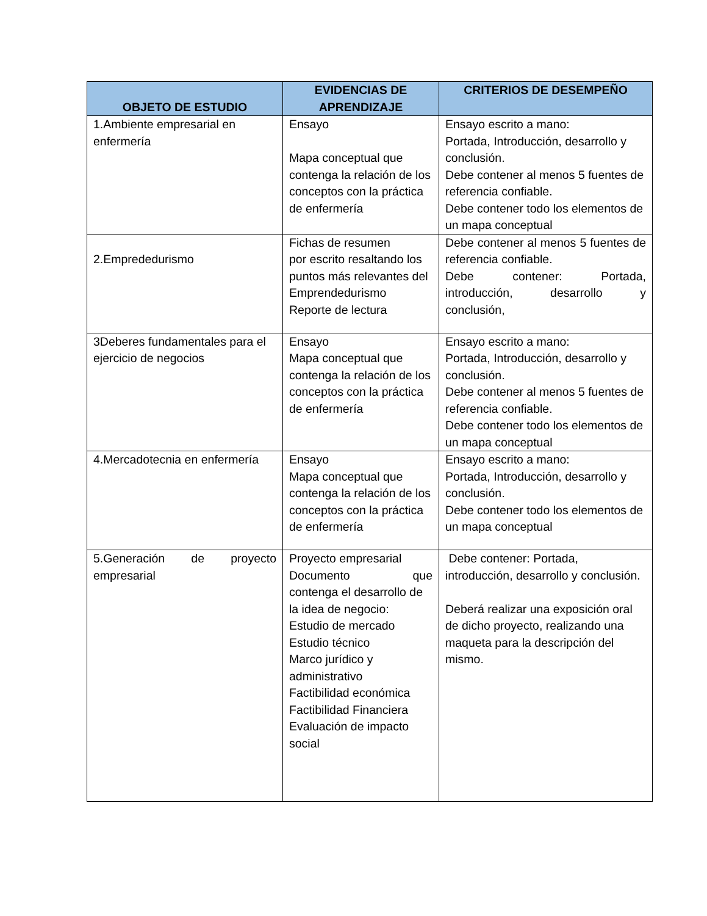| OBJETO DE ESTUDIO | EVIDENCIAS DE APRENDIZAJE | CRITERIOS DE DESEMPEÑO |
| --- | --- | --- |
| 1.Ambiente empresarial en enfermería | Ensayo Mapa conceptual que contenga la relación de los conceptos con la práctica de enfermería | Ensayo escrito a mano: Portada, Introducción, desarrollo y conclusión. Debe contener al menos 5 fuentes de referencia confiable. Debe contener todo los elementos de un mapa conceptual |
| 2.Emprededurismo | Fichas de resumen por escrito resaltando los puntos más relevantes del Emprendedurismo Reporte de lectura | Debe contener al menos 5 fuentes de referencia confiable. Debe contener: Portada, introducción, desarrollo y conclusión, |
| 3Deberes fundamentales para el ejercicio de negocios | Ensayo Mapa conceptual que contenga la relación de los conceptos con la práctica de enfermería | Ensayo escrito a mano: Portada, Introducción, desarrollo y conclusión. Debe contener al menos 5 fuentes de referencia confiable. Debe contener todo los elementos de un mapa conceptual |
| 4.Mercadotecnia en enfermería | Ensayo Mapa conceptual que contenga la relación de los conceptos con la práctica de enfermería | Ensayo escrito a mano: Portada, Introducción, desarrollo y conclusión. Debe contener todo los elementos de un mapa conceptual |
| 5.Generación de proyecto empresarial | Proyecto empresarial Documento que contenga el desarrollo de la idea de negocio: Estudio de mercado Estudio técnico Marco jurídico y administrativo Factibilidad económica Factibilidad Financiera Evaluación de impacto social | Debe contener: Portada, introducción, desarrollo y conclusión. Deberá realizar una exposición oral de dicho proyecto, realizando una maqueta para la descripción del mismo. |